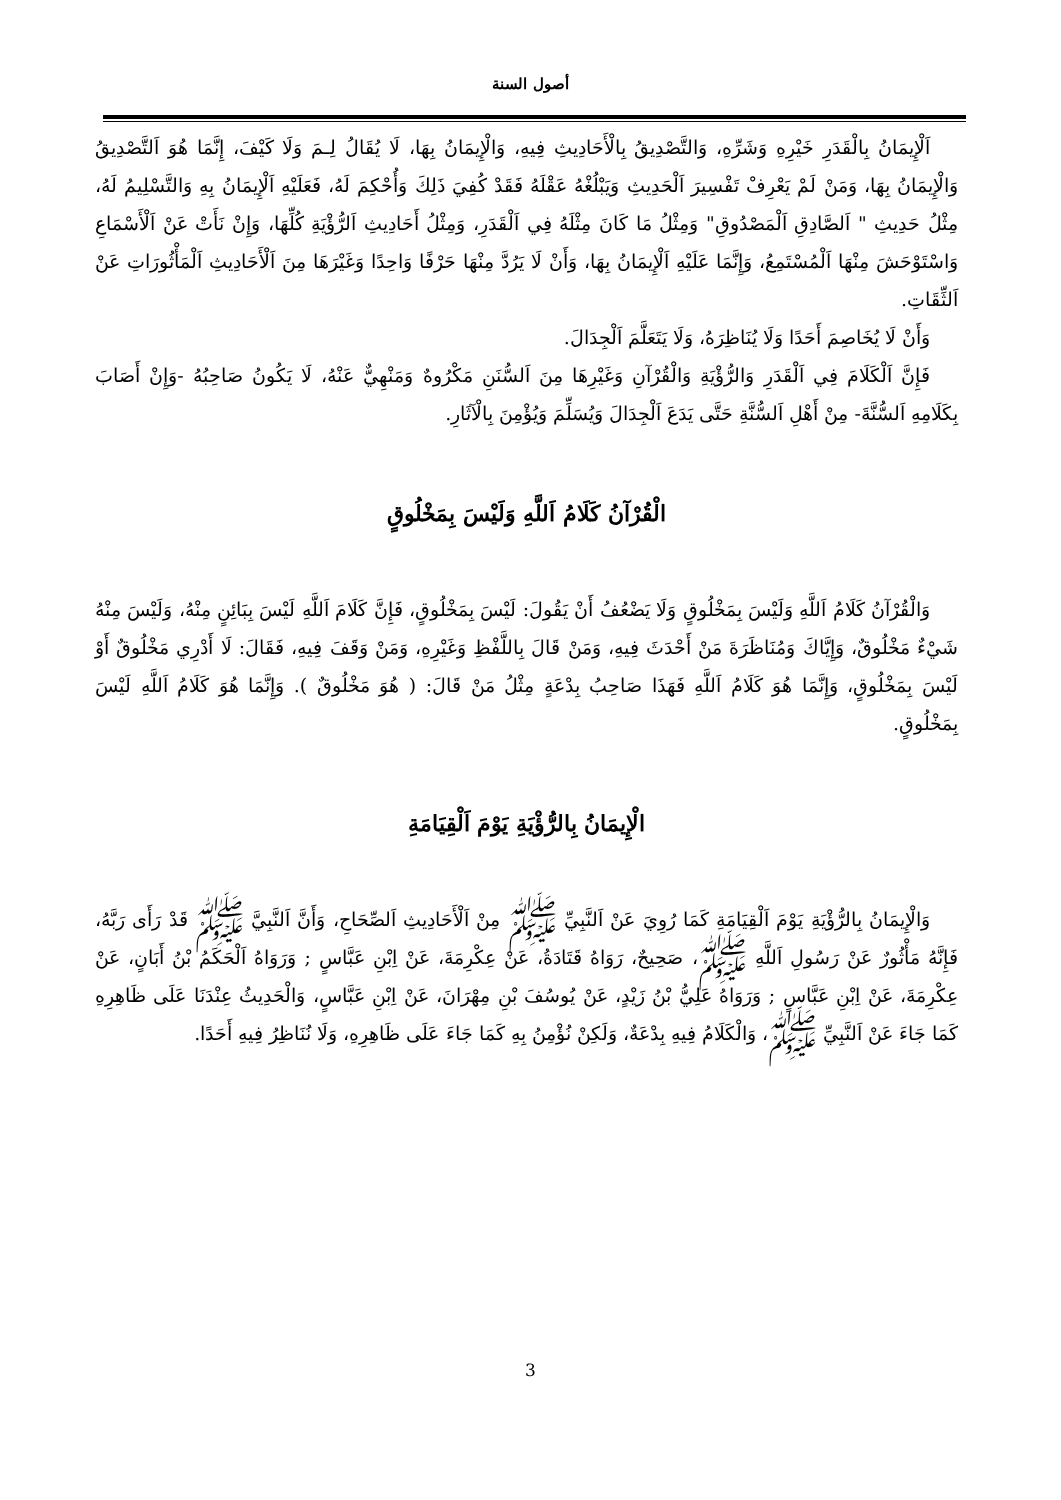أصول السنة
اَلْإِيمَانُ بِالْقَدَرِ خَيْرِهِ وَشَرِّهِ، وَالتَّصْدِيقُ بِالْأَحَادِيثِ فِيهِ، وَالْإِيمَانُ بِهَا، لَا يُقَالُ لِـمَ وَلَا كَيْفَ، إِنَّمَا هُوَ اَلتَّصْدِيقُ وَالْإِيمَانُ بِهَا، وَمَنْ لَمْ يَعْرِفْ تَفْسِيرَ اَلْحَدِيثِ وَيَبْلُغْهُ عَقْلَهُ فَقَدْ كُفِيَ ذَلِكَ وَأُحْكِمَ لَهُ، فَعَلَيْهِ اَلْإِيمَانُ بِهِ وَالتَّسْلِيمُ لَهُ، مِثْلُ حَدِيثِ " اَلصَّادِقِ اَلْمَصْدُوقِ" وَمِثْلُ مَا كَانَ مِثْلَهُ فِي اَلْقَدَرِ، وَمِثْلُ أَحَادِيثِ اَلرُّؤْيَةِ كُلِّهَا، وَإِنْ نَأَتْ عَنْ اَلْأَسْمَاعِ وَاسْتَوْحَشَ مِنْهَا اَلْمُسْتَمِعُ، وَإِنَّمَا عَلَيْهِ اَلْإِيمَانُ بِهَا، وَأَنْ لَا يَرُدَّ مِنْهَا حَرْفًا وَاحِدًا وَغَيْرَهَا مِنَ اَلْأَحَادِيثِ اَلْمَأْثُورَاتِ عَنْ اَلثِّقَاتِ.
وَأَنْ لَا يُخَاصِمَ أَحَدًا وَلَا يُنَاظِرَهُ، وَلَا يَتَعَلَّمَ اَلْجِدَالَ.
فَإِنَّ اَلْكَلَامَ فِي اَلْقَدَرِ وَالرُّؤْيَةِ وَالْقُرْآنِ وَغَيْرِهَا مِنَ اَلسُّنَنِ مَكْرُوهٌ وَمَنْهِيٌّ عَنْهُ، لَا يَكُونُ صَاحِبُهُ -وَإِنْ أَصَابَ بِكَلَامِهِ اَلسُّنَّةَ- مِنْ أَهْلِ اَلسُّنَّةِ حَتَّى يَدَعَ اَلْجِدَالَ وَيُسَلِّمَ وَيُؤْمِنَ بِالْآثَارِ.
الْقُرْآنُ كَلَامُ اَللَّهِ وَلَيْسَ بِمَخْلُوقٍ
وَالْقُرْآنُ كَلَامُ اَللَّهِ وَلَيْسَ بِمَخْلُوقٍ وَلَا يَضْعُفُ أَنْ يَقُولَ: لَيْسَ بِمَخْلُوقٍ، فَإِنَّ كَلَامَ اَللَّهِ لَيْسَ بِبَائِنٍ مِنْهُ، وَلَيْسَ مِنْهُ شَيْءٌ مَخْلُوقٌ، وَإِيَّاكَ وَمُنَاظَرَةَ مَنْ أَحْدَثَ فِيهِ، وَمَنْ قَالَ بِاللَّفْظِ وَغَيْرِهِ، وَمَنْ وَقَفَ فِيهِ، فَقَالَ: لَا أَدْرِي مَخْلُوقٌ أَوْ لَيْسَ بِمَخْلُوقٍ، وَإِنَّمَا هُوَ كَلَامُ اَللَّهِ فَهَذَا صَاحِبُ بِدْعَةٍ مِثْلُ مَنْ قَالَ: ( هُوَ مَخْلُوقٌ ). وَإِنَّمَا هُوَ كَلَامُ اَللَّهِ لَيْسَ بِمَخْلُوقٍ.
الْإِيمَانُ بِالرُّؤْيَةِ يَوْمَ اَلْقِيَامَةِ
وَالْإِيمَانُ بِالرُّؤْيَةِ يَوْمَ اَلْقِيَامَةِ كَمَا رُوِيَ عَنْ اَلنَّبِيِّ ﷺ مِنْ اَلْأَحَادِيثِ اَلصِّحَاحِ، وَأَنَّ اَلنَّبِيَّ ﷺ قَدْ رَأَى رَبَّهُ، فَإِنَّهُ مَأْثُورٌ عَنْ رَسُولِ اَللَّهِ ﷺ، صَحِيحٌ، رَوَاهُ قَتَادَةُ، عَنْ عِكْرِمَةَ، عَنْ اِبْنِ عَبَّاسٍ ; وَرَوَاهُ اَلْحَكَمُ بْنُ أَبَانٍ، عَنْ عِكْرِمَةَ، عَنْ اِبْنِ عَبَّاسٍ ; وَرَوَاهُ عَلِيُّ بْنُ زَيْدٍ، عَنْ يُوسُفَ بْنِ مِهْرَانَ، عَنْ اِبْنِ عَبَّاسٍ، وَالْحَدِيثُ عِنْدَنَا عَلَى ظَاهِرِهِ كَمَا جَاءَ عَنْ اَلنَّبِيِّ ﷺ، وَالْكَلَامُ فِيهِ بِدْعَةٌ، وَلَكِنْ نُؤْمِنُ بِهِ كَمَا جَاءَ عَلَى ظَاهِرِهِ، وَلَا نُنَاظِرُ فِيهِ أَحَدًا.
3